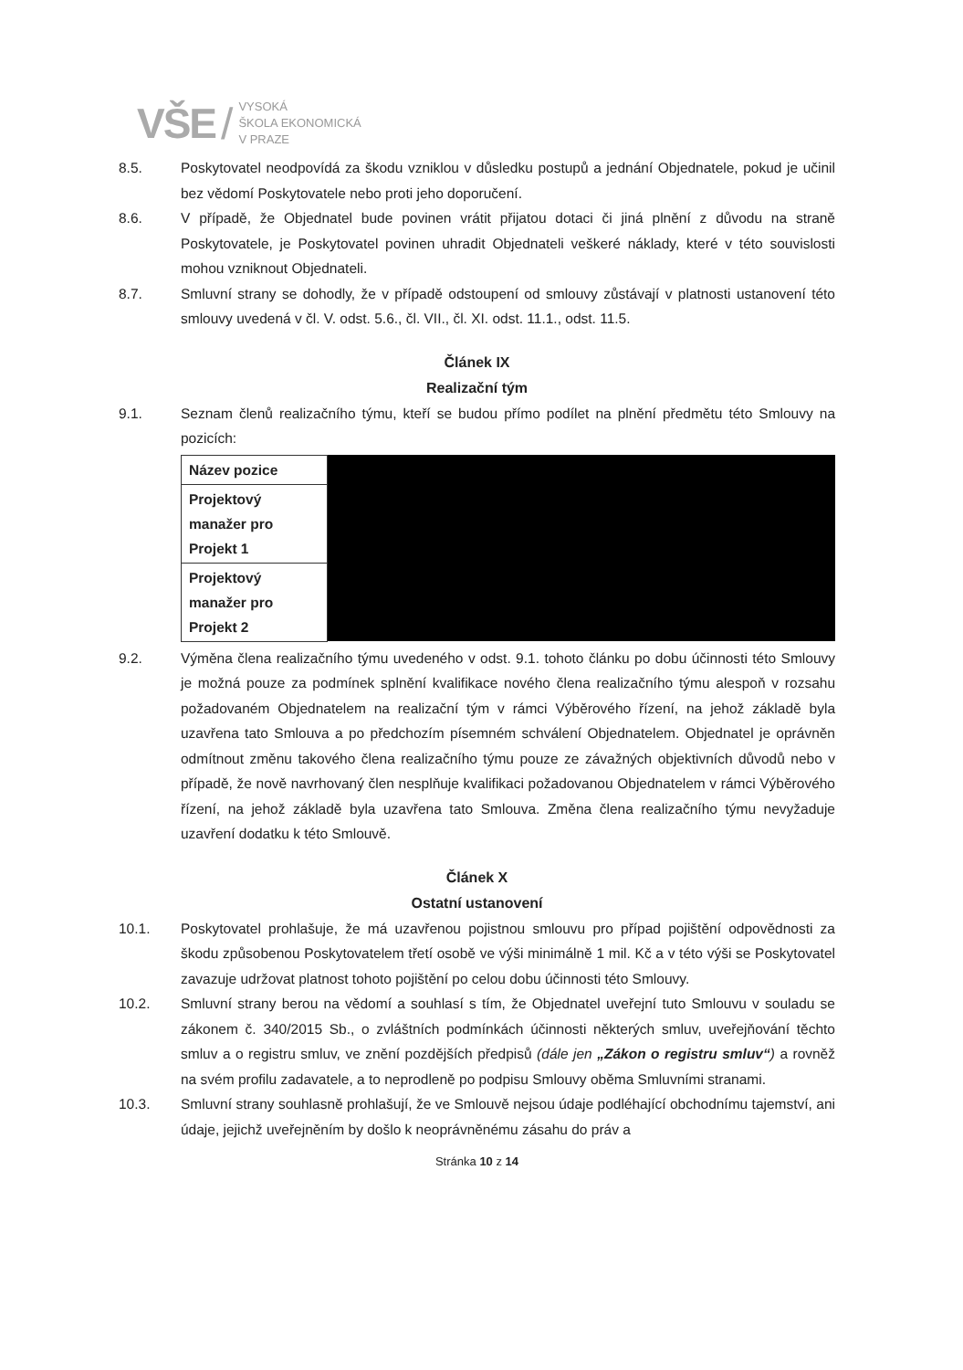VŠE /
VYSOKÁ
ŠKOLA EKONOMICKÁ
V PRAZE
8.5. Poskytovatel neodpovídá za škodu vzniklou v důsledku postupů a jednání Objednatele, pokud je učinil bez vědomí Poskytovatele nebo proti jeho doporučení.
8.6. V případě, že Objednatel bude povinen vrátit přijatou dotaci či jiná plnění z důvodu na straně Poskytovatele, je Poskytovatel povinen uhradit Objednateli veškeré náklady, které v této souvislosti mohou vzniknout Objednateli.
8.7. Smluvní strany se dohodly, že v případě odstoupení od smlouvy zůstávají v platnosti ustanovení této smlouvy uvedená v čl. V. odst. 5.6., čl. VII., čl. XI. odst. 11.1., odst. 11.5.
Článek IX
Realizační tým
9.1. Seznam členů realizačního týmu, kteří se budou přímo podílet na plnění předmětu této Smlouvy na pozicích:
| Název pozice | |
| Projektový manažer pro Projekt 1 | |
| Projektový manažer pro Projekt 2 | |
9.2. Výměna člena realizačního týmu uvedeného v odst. 9.1. tohoto článku po dobu účinnosti této Smlouvy je možná pouze za podmínek splnění kvalifikace nového člena realizačního týmu alespoň v rozsahu požadovaném Objednatelem na realizační tým v rámci Výběrového řízení, na jehož základě byla uzavřena tato Smlouva a po předchozím písemném schválení Objednatelem. Objednatel je oprávněn odmítnout změnu takového člena realizačního týmu pouze ze závažných objektivních důvodů nebo v případě, že nově navrhovaný člen nesplňuje kvalifikaci požadovanou Objednatelem v rámci Výběrového řízení, na jehož základě byla uzavřena tato Smlouva. Změna člena realizačního týmu nevyžaduje uzavření dodatku k této Smlouvě.
Článek X
Ostatní ustanovení
10.1. Poskytovatel prohlašuje, že má uzavřenou pojistnou smlouvu pro případ pojištění odpovědnosti za škodu způsobenou Poskytovatelem třetí osobě ve výši minimálně 1 mil. Kč a v této výši se Poskytovatel zavazuje udržovat platnost tohoto pojištění po celou dobu účinnosti této Smlouvy.
10.2. Smluvní strany berou na vědomí a souhlasí s tím, že Objednatel uveřejní tuto Smlouvu v souladu se zákonem č. 340/2015 Sb., o zvláštních podmínkách účinnosti některých smluv, uveřejňování těchto smluv a o registru smluv, ve znění pozdějších předpisů (dále jen „Zákon o registru smluv“) a rovněž na svém profilu zadavatele, a to neprodleně po podpisu Smlouvy oběma Smluvními stranami.
10.3. Smluvní strany souhlasně prohlašují, že ve Smlouvě nejsou údaje podléhající obchodnímu tajemství, ani údaje, jejichž uveřejněním by došlo k neoprávněnému zásahu do práv a
Stránka 10 z 14